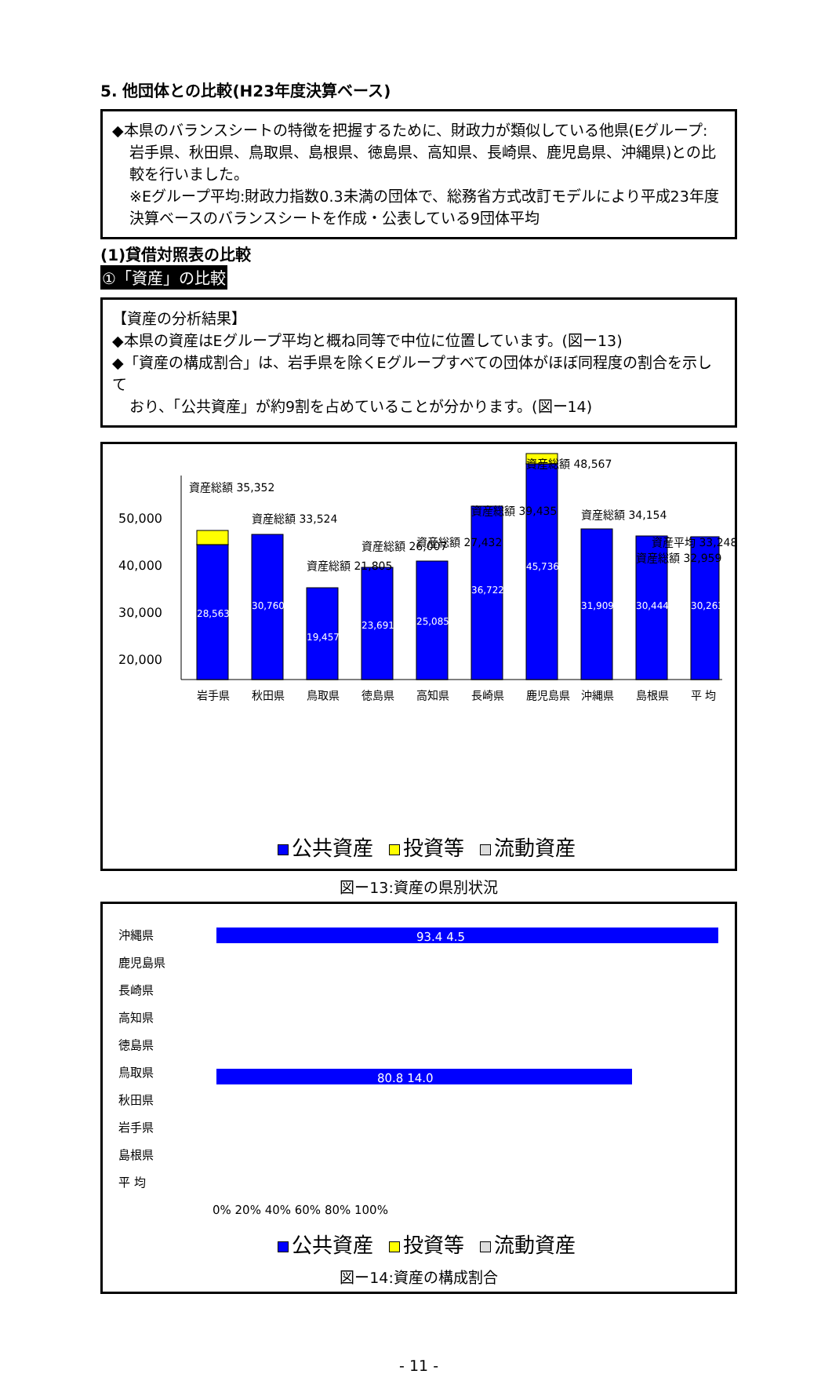5. 他団体との比較(H23年度決算ベース)
◆本県のバランスシートの特徴を把握するために、財政力が類似している他県(Eグループ:
岩手県、秋田県、鳥取県、島根県、徳島県、高知県、長崎県、鹿児島県、沖縄県)との比較を行いました。
※Eグループ平均:財政力指数0.3未満の団体で、総務省方式改訂モデルにより平成23年度決算ベースのバランスシートを作成・公表している9団体平均
(1)貸借対照表の比較
①「資産」の比較
【資産の分析結果】
◆本県の資産はEグループ平均と概ね同等で中位に位置しています。(図ー13)
◆「資産の構成割合」は、岩手県を除くEグループすべての団体がほぼ同程度の割合を示して
おり、「公共資産」が約9割を占めていることが分かります。(図ー14)
50,000
40,000
30,000
20,000
28,563
30,760
19,457
23,691
25,085
36,722
45,736
31,909
30,444
30,263
岩手県
秋田県
鳥取県
徳島県
高知県
長崎県
鹿児島県
沖縄県
島根県
平 均
資産総額 35,352
資産総額 33,524
資産総額 21,805
資産総額 26,007
資産総額 27,432
資産総額 39,435
資産総額 48,567
資産総額 34,154
資産総額 32,959
資産平均 33,248
公共資産 投資等 流動資産
図ー13:資産の県別状況
沖縄県
鹿児島県
長崎県
高知県
徳島県
鳥取県
秋田県
岩手県
島根県
平 均
93.4 4.5
80.8 14.0
0% 20% 40% 60% 80% 100%
公共資産 投資等 流動資産
図ー14:資産の構成割合
- 11 -